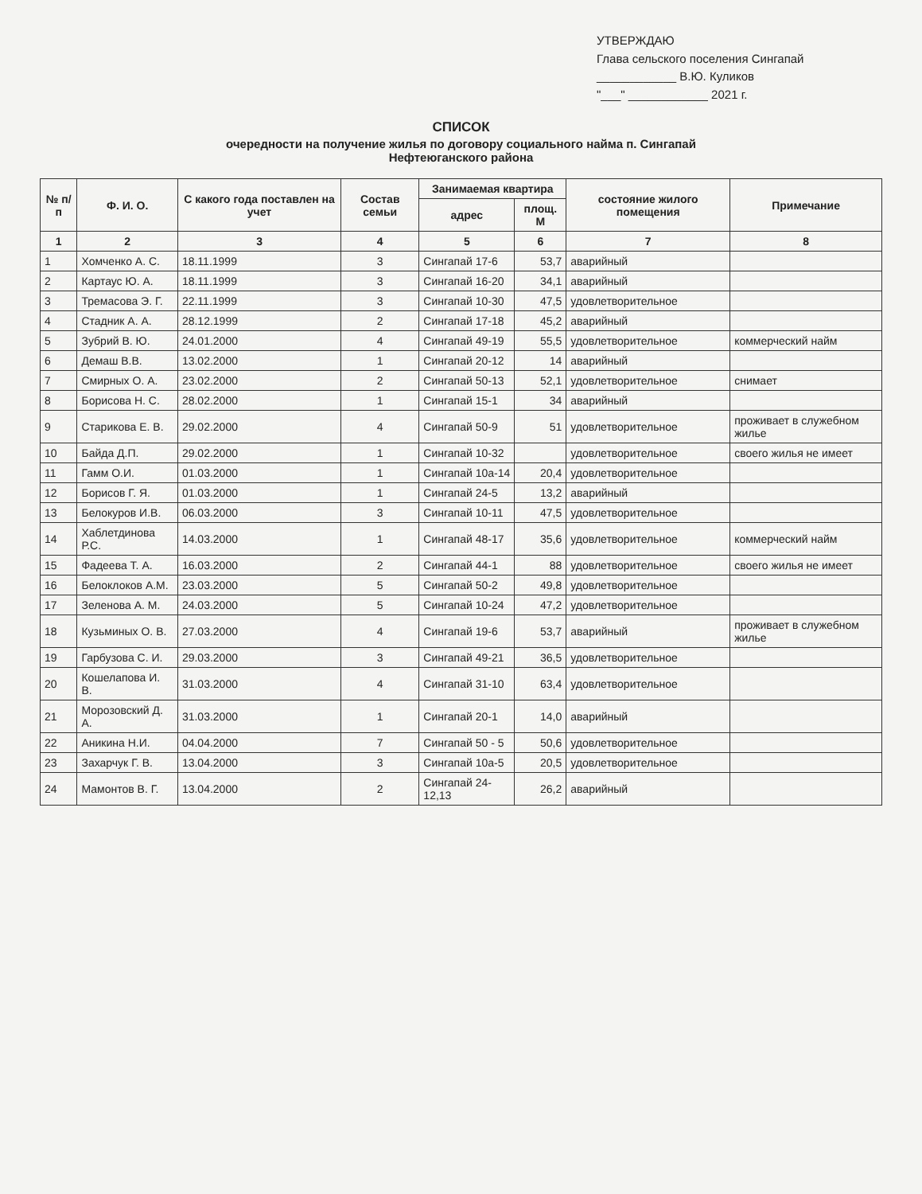УТВЕРЖДАЮ
Глава сельского поселения Сингапай
____________ В.Ю. Куликов
"___" ____________ 2021 г.
СПИСОК
очередности на получение жилья по договору социального найма п. Сингапай
Нефтеюганского района
| № п/п | Ф. И. О. | С какого года поставлен на учет | Состав семьи | Занимаемая квартира | | состояние жилого помещения | Примечание |
| --- | --- | --- | --- | --- | --- | --- | --- |
| | | | | адрес | площ. М | | |
| 1 | 2 | 3 | 4 | 5 | 6 | 7 | 8 |
| 1 | Хомченко А. С. | 18.11.1999 | 3 | Сингапай 17-6 | 53,7 | аварийный | |
| 2 | Картаус Ю. А. | 18.11.1999 | 3 | Сингапай 16-20 | 34,1 | аварийный | |
| 3 | Тремасова Э. Г. | 22.11.1999 | 3 | Сингапай 10-30 | 47,5 | удовлетворительное | |
| 4 | Стадник А. А. | 28.12.1999 | 2 | Сингапай 17-18 | 45,2 | аварийный | |
| 5 | Зубрий В. Ю. | 24.01.2000 | 4 | Сингапай 49-19 | 55,5 | удовлетворительное | коммерческий найм |
| 6 | Демаш В.В. | 13.02.2000 | 1 | Сингапай 20-12 | 14 | аварийный | |
| 7 | Смирных О. А. | 23.02.2000 | 2 | Сингапай 50-13 | 52,1 | удовлетворительное | снимает |
| 8 | Борисова Н. С. | 28.02.2000 | 1 | Сингапай 15-1 | 34 | аварийный | |
| 9 | Старикова Е. В. | 29.02.2000 | 4 | Сингапай 50-9 | 51 | удовлетворительное | проживает в служебном жилье |
| 10 | Байда Д.П. | 29.02.2000 | 1 | Сингапай 10-32 | | удовлетворительное | своего жилья не имеет |
| 11 | Гамм О.И. | 01.03.2000 | 1 | Сингапай 10а-14 | 20,4 | удовлетворительное | |
| 12 | Борисов Г. Я. | 01.03.2000 | 1 | Сингапай 24-5 | 13,2 | аварийный | |
| 13 | Белокуров И.В. | 06.03.2000 | 3 | Сингапай 10-11 | 47,5 | удовлетворительное | |
| 14 | Хаблетдинова Р.С. | 14.03.2000 | 1 | Сингапай 48-17 | 35,6 | удовлетворительное | коммерческий найм |
| 15 | Фадеева Т. А. | 16.03.2000 | 2 | Сингапай 44-1 | 88 | удовлетворительное | своего жилья не имеет |
| 16 | Белоклоков А.М. | 23.03.2000 | 5 | Сингапай 50-2 | 49,8 | удовлетворительное | |
| 17 | Зеленова А. М. | 24.03.2000 | 5 | Сингапай 10-24 | 47,2 | удовлетворительное | |
| 18 | Кузьминых О. В. | 27.03.2000 | 4 | Сингапай 19-6 | 53,7 | аварийный | проживает в служебном жилье |
| 19 | Гарбузова С. И. | 29.03.2000 | 3 | Сингапай 49-21 | 36,5 | удовлетворительное | |
| 20 | Кошелапова И. В. | 31.03.2000 | 4 | Сингапай 31-10 | 63,4 | удовлетворительное | |
| 21 | Морозовский Д. А. | 31.03.2000 | 1 | Сингапай 20-1 | 14,0 | аварийный | |
| 22 | Аникина Н.И. | 04.04.2000 | 7 | Сингапай 50 - 5 | 50,6 | удовлетворительное | |
| 23 | Захарчук Г. В. | 13.04.2000 | 3 | Сингапай 10а-5 | 20,5 | удовлетворительное | |
| 24 | Мамонтов В. Г. | 13.04.2000 | 2 | Сингапай 24-12,13 | 26,2 | аварийный | |